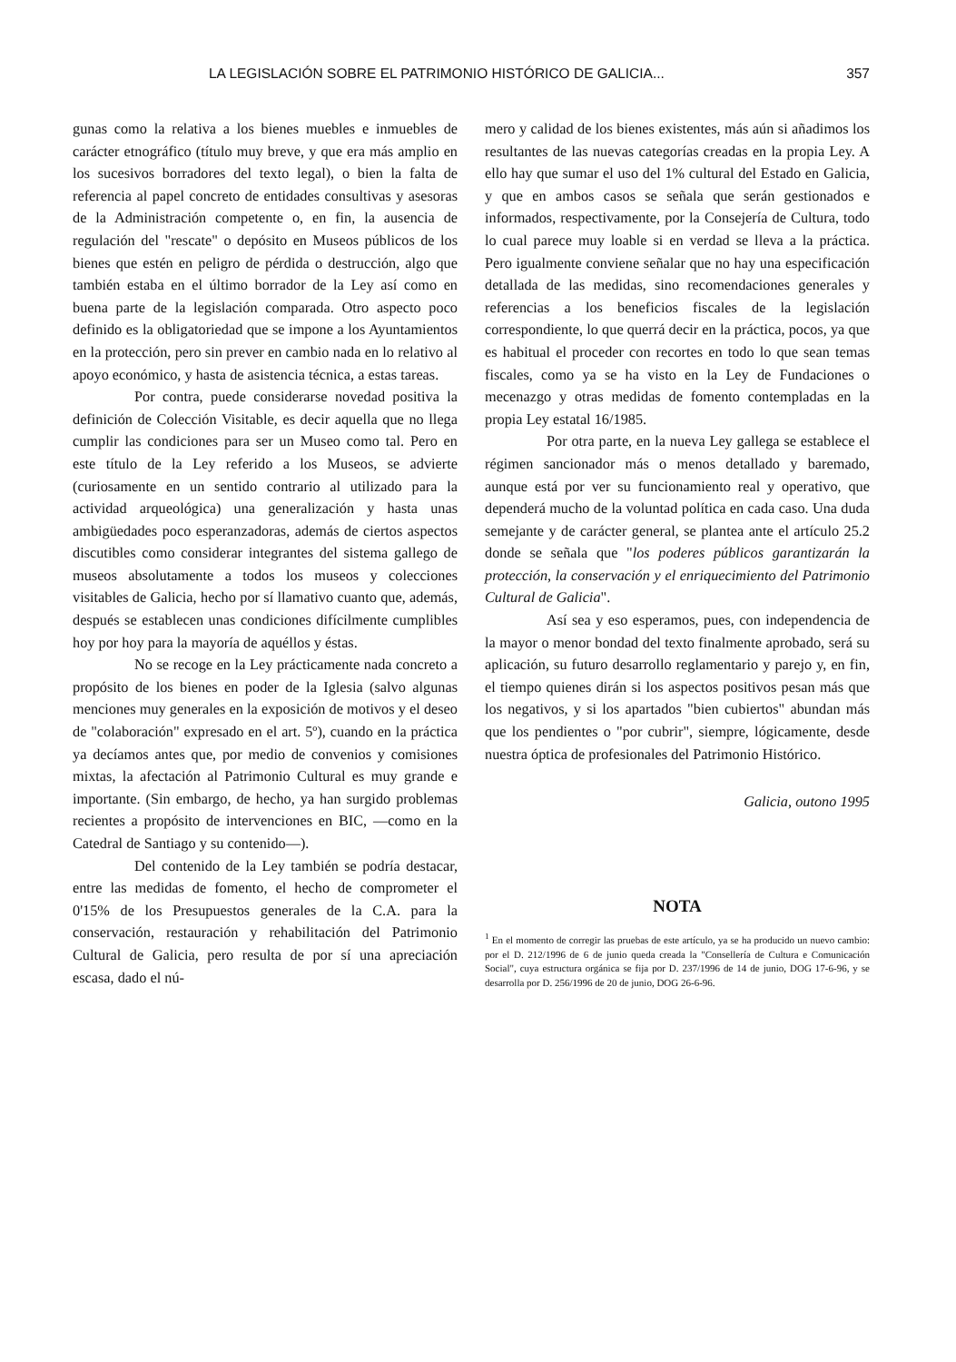LA LEGISLACIÓN SOBRE EL PATRIMONIO HISTÓRICO DE GALICIA... 357
gunas como la relativa a los bienes muebles e inmuebles de carácter etnográfico (título muy breve, y que era más amplio en los sucesivos borradores del texto legal), o bien la falta de referencia al papel concreto de entidades consultivas y asesoras de la Administración competente o, en fin, la ausencia de regulación del "rescate" o depósito en Museos públicos de los bienes que estén en peligro de pérdida o destrucción, algo que también estaba en el último borrador de la Ley así como en buena parte de la legislación comparada. Otro aspecto poco definido es la obligatoriedad que se impone a los Ayuntamientos en la protección, pero sin prever en cambio nada en lo relativo al apoyo económico, y hasta de asistencia técnica, a estas tareas.
Por contra, puede considerarse novedad positiva la definición de Colección Visitable, es decir aquella que no llega cumplir las condiciones para ser un Museo como tal. Pero en este título de la Ley referido a los Museos, se advierte (curiosamente en un sentido contrario al utilizado para la actividad arqueológica) una generalización y hasta unas ambigüedades poco esperanzadoras, además de ciertos aspectos discutibles como considerar integrantes del sistema gallego de museos absolutamente a todos los museos y colecciones visitables de Galicia, hecho por sí llamativo cuanto que, además, después se establecen unas condiciones difícilmente cumplibles hoy por hoy para la mayoría de aquéllos y éstas.
No se recoge en la Ley prácticamente nada concreto a propósito de los bienes en poder de la Iglesia (salvo algunas menciones muy generales en la exposición de motivos y el deseo de "colaboración" expresado en el art. 5º), cuando en la práctica ya decíamos antes que, por medio de convenios y comisiones mixtas, la afectación al Patrimonio Cultural es muy grande e importante. (Sin embargo, de hecho, ya han surgido problemas recientes a propósito de intervenciones en BIC, —como en la Catedral de Santiago y su contenido—).
Del contenido de la Ley también se podría destacar, entre las medidas de fomento, el hecho de comprometer el 0'15% de los Presupuestos generales de la C.A. para la conservación, restauración y rehabilitación del Patrimonio Cultural de Galicia, pero resulta de por sí una apreciación escasa, dado el nú-
mero y calidad de los bienes existentes, más aún si añadimos los resultantes de las nuevas categorías creadas en la propia Ley. A ello hay que sumar el uso del 1% cultural del Estado en Galicia, y que en ambos casos se señala que serán gestionados e informados, respectivamente, por la Consejería de Cultura, todo lo cual parece muy loable si en verdad se lleva a la práctica. Pero igualmente conviene señalar que no hay una especificación detallada de las medidas, sino recomendaciones generales y referencias a los beneficios fiscales de la legislación correspondiente, lo que querrá decir en la práctica, pocos, ya que es habitual el proceder con recortes en todo lo que sean temas fiscales, como ya se ha visto en la Ley de Fundaciones o mecenazgo y otras medidas de fomento contempladas en la propia Ley estatal 16/1985.
Por otra parte, en la nueva Ley gallega se establece el régimen sancionador más o menos detallado y baremado, aunque está por ver su funcionamiento real y operativo, que dependerá mucho de la voluntad política en cada caso. Una duda semejante y de carácter general, se plantea ante el artículo 25.2 donde se señala que "los poderes públicos garantizarán la protección, la conservación y el enriquecimiento del Patrimonio Cultural de Galicia".
Así sea y eso esperamos, pues, con independencia de la mayor o menor bondad del texto finalmente aprobado, será su aplicación, su futuro desarrollo reglamentario y parejo y, en fin, el tiempo quienes dirán si los aspectos positivos pesan más que los negativos, y si los apartados "bien cubiertos" abundan más que los pendientes o "por cubrir", siempre, lógicamente, desde nuestra óptica de profesionales del Patrimonio Histórico.
Galicia, outono 1995
NOTA
<sup>1</sup> En el momento de corregir las pruebas de este artículo, ya se ha producido un nuevo cambio: por el D. 212/1996 de 6 de junio queda creada la "Consellería de Cultura e Comunicación Social", cuya estructura orgánica se fija por D. 237/1996 de 14 de junio, DOG 17-6-96, y se desarrolla por D. 256/1996 de 20 de junio, DOG 26-6-96.